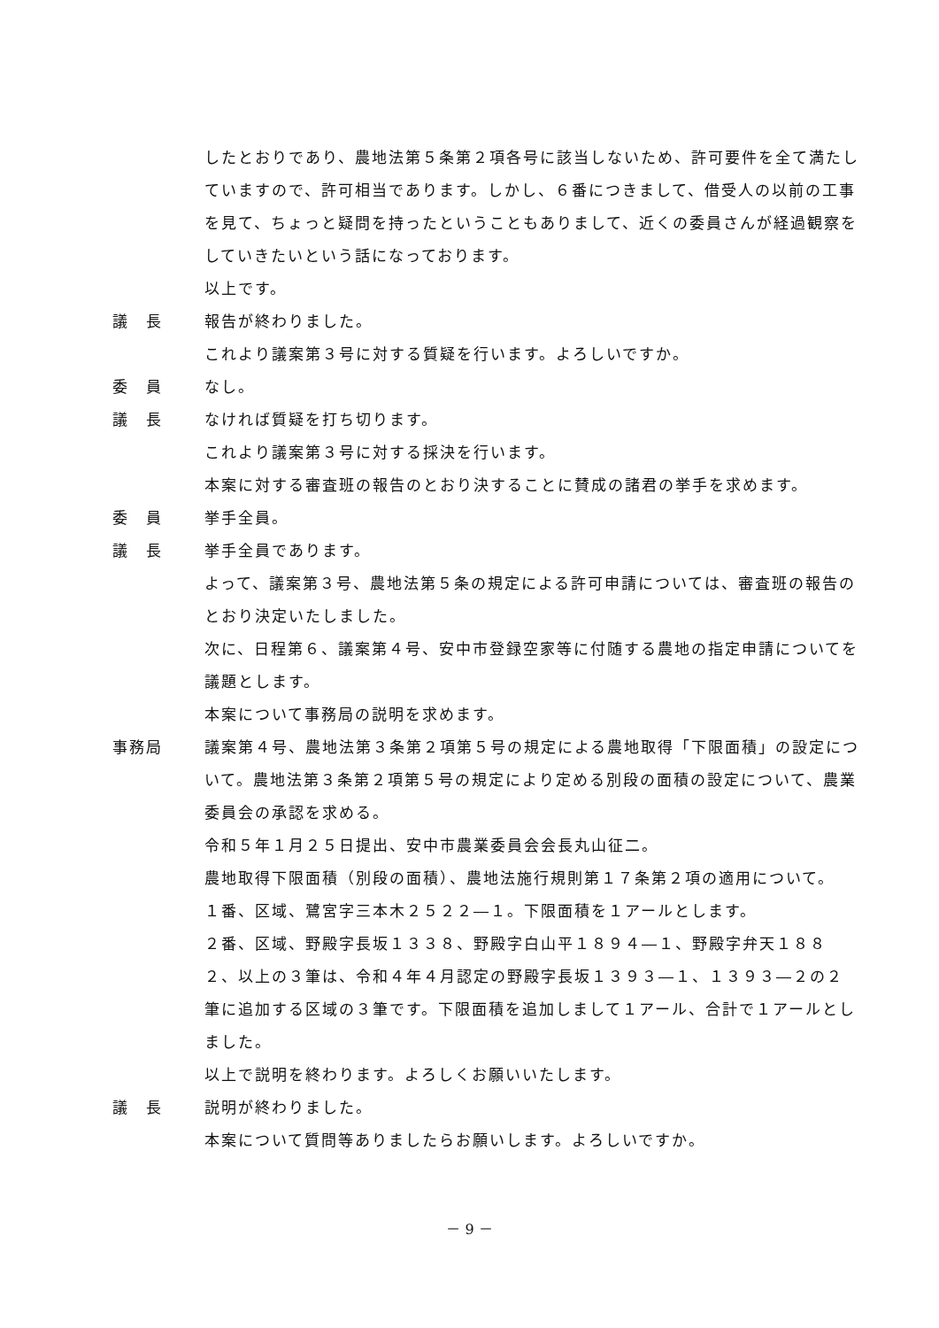したとおりであり、農地法第５条第２項各号に該当しないため、許可要件を全て満たしていますので、許可相当であります。しかし、６番につきまして、借受人の以前の工事を見て、ちょっと疑問を持ったということもありまして、近くの委員さんが経過観察をしていきたいという話になっております。
以上です。
議　長 報告が終わりました。
これより議案第３号に対する質疑を行います。よろしいですか。
委　員 なし。
議　長 なければ質疑を打ち切ります。
これより議案第３号に対する採決を行います。
本案に対する審査班の報告のとおり決することに賛成の諸君の挙手を求めます。
委　員 挙手全員。
議　長 挙手全員であります。
よって、議案第３号、農地法第５条の規定による許可申請については、審査班の報告のとおり決定いたしました。
次に、日程第６、議案第４号、安中市登録空家等に付随する農地の指定申請についてを議題とします。
本案について事務局の説明を求めます。
事務局 議案第４号、農地法第３条第２項第５号の規定による農地取得「下限面積」の設定について。農地法第３条第２項第５号の規定により定める別段の面積の設定について、農業委員会の承認を求める。
令和５年１月２５日提出、安中市農業委員会会長丸山征二。
農地取得下限面積（別段の面積）、農地法施行規則第１７条第２項の適用について。
１番、区域、鷺宮字三本木２５２２―１。下限面積を１アールとします。
２番、区域、野殿字長坂１３３８、野殿字白山平１８９４―１、野殿字弁天１８８２、以上の３筆は、令和４年４月認定の野殿字長坂１３９３―１、１３９３―２の２筆に追加する区域の３筆です。下限面積を追加しまして１アール、合計で１アールとしました。
以上で説明を終わります。よろしくお願いいたします。
議　長 説明が終わりました。
本案について質問等ありましたらお願いします。よろしいですか。
－ 9 －